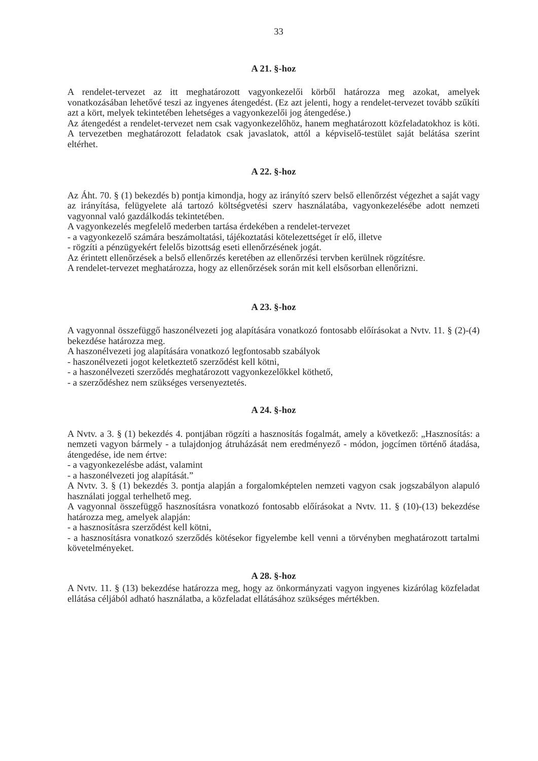33
A 21. §-hoz
A rendelet-tervezet az itt meghatározott vagyonkezelői körből határozza meg azokat, amelyek vonatkozásában lehetővé teszi az ingyenes átengedést. (Ez azt jelenti, hogy a rendelet-tervezet tovább szűkíti azt a kört, melyek tekintetében lehetséges a vagyonkezelői jog átengedése.)
Az átengedést a rendelet-tervezet nem csak vagyonkezelőhöz, hanem meghatározott közfeladatokhoz is köti. A tervezetben meghatározott feladatok csak javaslatok, attól a képviselő-testület saját belátása szerint eltérhet.
A 22. §-hoz
Az Áht. 70. § (1) bekezdés b) pontja kimondja, hogy az irányító szerv belső ellenőrzést végezhet a saját vagy az irányítása, felügyelete alá tartozó költségvetési szerv használatába, vagyonkezelésébe adott nemzeti vagyonnal való gazdálkodás tekintetében.
A vagyonkezelés megfelelő mederben tartása érdekében a rendelet-tervezet
- a vagyonkezelő számára beszámoltatási, tájékoztatási kötelezettséget ír elő, illetve
- rögzíti a pénzügyekért felelős bizottság eseti ellenőrzésének jogát.
Az érintett ellenőrzések a belső ellenőrzés keretében az ellenőrzési tervben kerülnek rögzítésre.
A rendelet-tervezet meghatározza, hogy az ellenőrzések során mit kell elsősorban ellenőrizni.
A 23. §-hoz
A vagyonnal összefüggő haszonélvezeti jog alapítására vonatkozó fontosabb előírásokat a Nvtv. 11. § (2)-(4) bekezdése határozza meg.
A haszonélvezeti jog alapítására vonatkozó legfontosabb szabályok
- haszonélvezeti jogot keletkeztető szerződést kell kötni,
- a haszonélvezeti szerződés meghatározott vagyonkezelőkkel köthető,
- a szerződéshez nem szükséges versenyeztetés.
A 24. §-hoz
A Nvtv. a 3. § (1) bekezdés 4. pontjában rögzíti a hasznosítás fogalmát, amely a következő: „Hasznosítás: a nemzeti vagyon bármely - a tulajdonjog átruházását nem eredményező - módon, jogcímen történő átadása, átengedése, ide nem értve:
- a vagyonkezelésbe adást, valamint
- a haszonélvezeti jog alapítását.”
A Nvtv. 3. § (1) bekezdés 3. pontja alapján a forgalomképtelen nemzeti vagyon csak jogszabályon alapuló használati joggal terhelhető meg.
A vagyonnal összefüggő hasznosításra vonatkozó fontosabb előírásokat a Nvtv. 11. § (10)-(13) bekezdése határozza meg, amelyek alapján:
- a hasznosításra szerződést kell kötni,
- a hasznosításra vonatkozó szerződés kötésekor figyelembe kell venni a törvényben meghatározott tartalmi követelményeket.
A 28. §-hoz
A Nvtv. 11. § (13) bekezdése határozza meg, hogy az önkormányzati vagyon ingyenes kizárólag közfeladat ellátása céljából adható használatba, a közfeladat ellátásához szükséges mértékben.